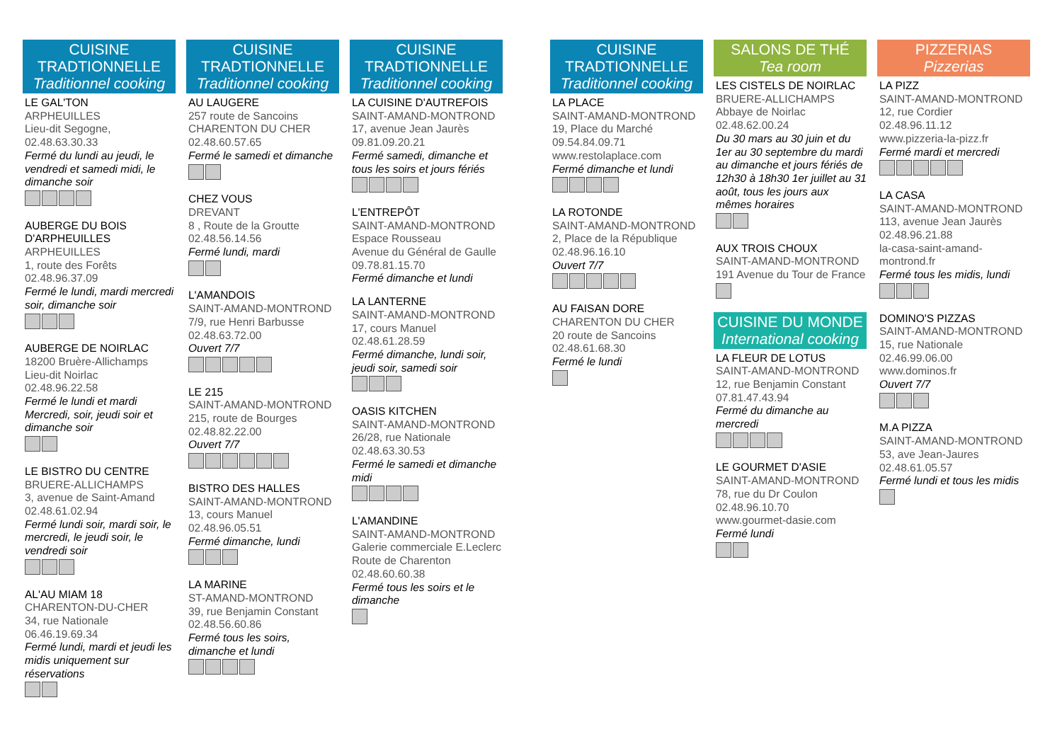CUISINE TRADTIONNELLE
Traditionnel cooking
LE GAL'TON
ARPHEUILLES
Lieu-dit Segogne,
02.48.63.30.33
Fermé du lundi au jeudi, le vendredi et samedi midi, le dimanche soir
AUBERGE DU BOIS D'ARPHEUILLES
ARPHEUILLES
1, route des Forêts
02.48.96.37.09
Fermé le lundi, mardi mercredi soir, dimanche soir
AUBERGE DE NOIRLAC
18200 Bruère-Allichamps
Lieu-dit Noirlac
02.48.96.22.58
Fermé le lundi et mardi Mercredi, soir, jeudi soir et dimanche soir
LE BISTRO DU CENTRE
BRUERE-ALLICHAMPS
3, avenue de Saint-Amand
02.48.61.02.94
Fermé lundi soir, mardi soir, le mercredi, le jeudi soir, le vendredi soir
AL'AU MIAM 18
CHARENTON-DU-CHER
34, rue Nationale
06.46.19.69.34
Fermé lundi, mardi et jeudi les midis uniquement sur réservations
CUISINE TRADTIONNELLE
Traditionnel cooking
AU LAUGERE
257 route de Sancoins
CHARENTON DU CHER
02.48.60.57.65
Fermé le samedi et dimanche
CHEZ VOUS
DREVANT
8 , Route de la Groutte
02.48.56.14.56
Fermé lundi, mardi
L'AMANDOIS
SAINT-AMAND-MONTROND
7/9, rue Henri Barbusse
02.48.63.72.00
Ouvert 7/7
LE 215
SAINT-AMAND-MONTROND
215, route de Bourges
02.48.82.22.00
Ouvert 7/7
BISTRO DES HALLES
SAINT-AMAND-MONTROND
13, cours Manuel
02.48.96.05.51
Fermé dimanche, lundi
LA MARINE
ST-AMAND-MONTROND
39, rue Benjamin Constant
02.48.56.60.86
Fermé tous les soirs, dimanche et lundi
CUISINE TRADTIONNELLE
Traditionnel cooking
LA CUISINE D'AUTREFOIS
SAINT-AMAND-MONTROND
17, avenue Jean Jaurès
09.81.09.20.21
Fermé samedi, dimanche et tous les soirs et jours fériés
L'ENTREPÔT
SAINT-AMAND-MONTROND
Espace Rousseau
Avenue du Général de Gaulle
09.78.81.15.70
Fermé dimanche et lundi
LA LANTERNE
SAINT-AMAND-MONTROND
17, cours Manuel
02.48.61.28.59
Fermé dimanche, lundi soir, jeudi soir, samedi soir
OASIS KITCHEN
SAINT-AMAND-MONTROND
26/28, rue Nationale
02.48.63.30.53
Fermé le samedi et dimanche midi
L'AMANDINE
SAINT-AMAND-MONTROND
Galerie commerciale E.Leclerc
Route de Charenton
02.48.60.60.38
Fermé tous les soirs et le dimanche
CUISINE TRADTIONNELLE
Traditionnel cooking
LA PLACE
SAINT-AMAND-MONTROND
19, Place du Marché
09.54.84.09.71
www.restolaplace.com
Fermé dimanche et lundi
LA ROTONDE
SAINT-AMAND-MONTROND
2, Place de la République
02.48.96.16.10
Ouvert 7/7
AU FAISAN DORE
CHARENTON DU CHER
20 route de Sancoins
02.48.61.68.30
Fermé le lundi
SALONS DE THÉ
Tea room
LES CISTELS DE NOIRLAC
BRUERE-ALLICHAMPS
Abbaye de Noirlac
02.48.62.00.24
Du 30 mars au 30 juin et du 1er au 30 septembre du mardi au dimanche et jours fériés de 12h30 à 18h30 1er juillet au 31 août, tous les jours aux mêmes horaires
AUX TROIS CHOUX
SAINT-AMAND-MONTROND
191 Avenue du Tour de France
CUISINE DU MONDE
International cooking
LA FLEUR DE LOTUS
SAINT-AMAND-MONTROND
12, rue Benjamin Constant
07.81.47.43.94
Fermé du dimanche au mercredi
LE GOURMET D'ASIE
SAINT-AMAND-MONTROND
78, rue du Dr Coulon
02.48.96.10.70
www.gourmet-dasie.com
Fermé lundi
PIZZERIAS
Pizzerias
LA PIZZ
SAINT-AMAND-MONTROND
12, rue Cordier
02.48.96.11.12
www.pizzeria-la-pizz.fr
Fermé mardi et mercredi
LA CASA
SAINT-AMAND-MONTROND
113, avenue Jean Jaurès
02.48.96.21.88
la-casa-saint-amand-montrond.fr
Fermé tous les midis, lundi
DOMINO'S PIZZAS
SAINT-AMAND-MONTROND
15, rue Nationale
02.46.99.06.00
www.dominos.fr
Ouvert 7/7
M.A PIZZA
SAINT-AMAND-MONTROND
53, ave Jean-Jaures
02.48.61.05.57
Fermé lundi et tous les midis